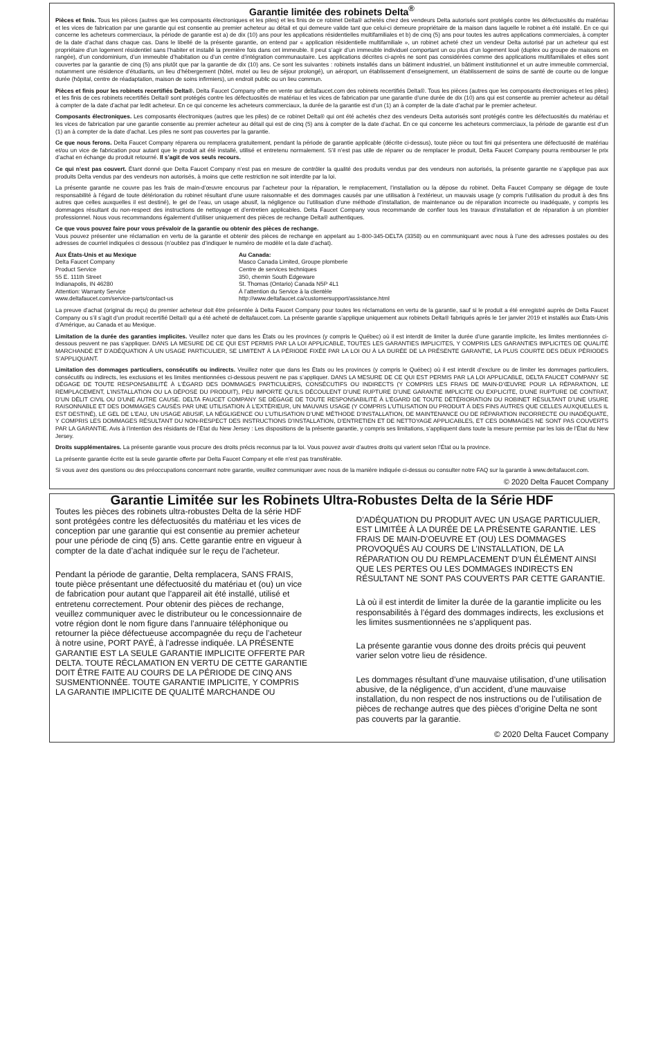Garantie limitée des robinets Delta<sup>®</sup>
Pièces et finis. Tous les pièces (autres que les composants électroniques et les piles) et les finis de ce robinet Delta® achetés chez des vendeurs Delta autorisés sont protégés contre les défectuosités du matériau et les vices de fabrication par une garantie qui est consentie au premier acheteur au détail et qui demeure valide tant que celui-ci demeure propriétaire de la maison dans laquelle le robinet a été installé. En ce qui concerne les acheteurs commerciaux, la période de garantie est a) de dix (10) ans pour les applications résidentielles multifamiliales et b) de cinq (5) ans pour toutes les autres applications commerciales, à compter de la date d’achat dans chaque cas. Dans le libellé de la présente garantie, on entend par « application résidentielle multifamiliale », un robinet acheté chez un vendeur Delta autorisé par un acheteur qui est propriétaire d’un logement résidentiel sans l’habiter et installé la première fois dans cet immeuble. Il peut s’agir d’un immeuble individuel comportant un ou plus d’un logement loué (duplex ou groupe de maisons en rangée), d’un condominium, d’un immeuble d’habitation ou d’un centre d’intégration communautaire. Les applications décrites ci-après ne sont pas considérées comme des applications multifamiliales et elles sont couvertes par la garantie de cinq (5) ans plutôt que par la garantie de dix (10) ans. Ce sont les suivantes : robinets installés dans un bâtiment industriel, un bâtiment institutionnel et un autre immeuble commercial, notamment une résidence d’étudiants, un lieu d’hébergement (hôtel, motel ou lieu de séjour prolongé), un aéroport, un établissement d’enseignement, un établissement de soins de santé de courte ou de longue durée (hôpital, centre de réadaptation, maison de soins infirmiers), un endroit public ou un lieu commun.
Pièces et finis pour les robinets recertifiés Delta®. Delta Faucet Company offre en vente sur deltafaucet.com des robinets recertifiés Delta®. Tous les pièces (autres que les composants électroniques et les piles) et les finis de ces robinets recertifiés Delta® sont protégés contre les défectuosités de matériau et les vices de fabrication par une garantie d’une durée de dix (10) ans qui est consentie au premier acheteur au détail à compter de la date d’achat par ledit acheteur. En ce qui concerne les acheteurs commerciaux, la durée de la garantie est d’un (1) an à compter de la date d’achat par le premier acheteur.
Composants électroniques. Les composants électroniques (autres que les piles) de ce robinet Delta® qui ont été achetés chez des vendeurs Delta autorisés sont protégés contre les défectuosités du matériau et les vices de fabrication par une garantie consentie au premier acheteur au détail qui est de cinq (5) ans à compter de la date d’achat. En ce qui concerne les acheteurs commerciaux, la période de garantie est d’un (1) an à compter de la date d’achat. Les piles ne sont pas couvertes par la garantie.
Ce que nous ferons. Delta Faucet Company réparera ou remplacera gratuitement, pendant la période de garantie applicable (décrite ci-dessus), toute pièce ou tout fini qui présentera une défectuosité de matériau et/ou un vice de fabrication pour autant que le produit ait été installé, utilisé et entretenu normalement. S’il n’est pas utile de réparer ou de remplacer le produit, Delta Faucet Company pourra rembourser le prix d’achat en échange du produit retourné. Il s’agit de vos seuls recours.
Ce qui n’est pas couvert. Étant donné que Delta Faucet Company n’est pas en mesure de contrôler la qualité des produits vendus par des vendeurs non autorisés, la présente garantie ne s’applique pas aux produits Delta vendus par des vendeurs non autorisés, à moins que cette restriction ne soit interdite par la loi.
La présente garantie ne couvre pas les frais de main-d’œuvre encourus par l’acheteur pour la réparation, le remplacement, l’installation ou la dépose du robinet. Delta Faucet Company se dégage de toute responsabilité à l’égard de toute détérioration du robinet résultant d’une usure raisonnable et des dommages causés par une utilisation à l’extérieur, un mauvais usage (y compris l’utilisation du produit à des fins autres que celles auxquelles il est destiné), le gel de l’eau, un usage abusif, la négligence ou l’utilisation d’une méthode d’installation, de maintenance ou de réparation incorrecte ou inadéquate, y compris les dommages résultant du non-respect des instructions de nettoyage et d’entretien applicables. Delta Faucet Company vous recommande de confier tous les travaux d’installation et de réparation à un plombier professionnel. Nous vous recommandons également d’utiliser uniquement des pièces de rechange Delta® authentiques.
Ce que vous pouvez faire pour vous prévaloir de la garantie ou obtenir des pièces de rechange.
Vous pouvez présenter une réclamation en vertu de la garantie et obtenir des pièces de rechange en appelant au 1-800-345-DELTA (3358) ou en communiquant avec nous à l’une des adresses postales ou des adresses de courriel indiquées ci dessous (n’oubliez pas d’indiquer le numéro de modèle et la date d’achat).
Aux États-Unis et au Mexique
Delta Faucet Company
Product Service
55 E. 111th Street
Indianapolis, IN 46280
Attention: Warranty Service
www.deltafaucet.com/service-parts/contact-us
Au Canada:
Masco Canada Limited, Groupe plomberie
Centre de services techniques
350, chemin South Edgeware
St. Thomas (Ontario) Canada N5P 4L1
À l’attention du Service à la clientèle
http://www.deltafaucet.ca/customersupport/assistance.html
La preuve d’achat (original du reçu) du premier acheteur doit être présentée à Delta Faucet Company pour toutes les réclamations en vertu de la garantie, sauf si le produit a été enregistré auprès de Delta Faucet Company ou s’il s’agit d’un produit recertifié Delta® qui a été acheté de deltafaucet.com. La présente garantie s’applique uniquement aux robinets Delta® fabriqués après le 1er janvier 2019 et installés aux États-Unis d’Amérique, au Canada et au Mexique.
Limitation de la durée des garanties implicites. Veuillez noter que dans les États ou les provinces (y compris le Québec) où il est interdit de limiter la durée d’une garantie implicite, les limites mentionnées ci-dessous peuvent ne pas s’appliquer. DANS LA MESURE DE CE QUI EST PERMIS PAR LA LOI APPLICABLE, TOUTES LES GARANTIES IMPLICITES, Y COMPRIS LES GARANTIES IMPLICITES DE QUALITÉ MARCHANDE ET D’ADÉQUATION À UN USAGE PARTICULIER, SE LIMITENT À LA PÉRIODE FIXÉE PAR LA LOI OU À LA DURÉE DE LA PRÉSENTE GARANTIE, LA PLUS COURTE DES DEUX PÉRIODES S’APPLIQUANT.
Limitation des dommages particuliers, consécutifs ou indirects. Veuillez noter que dans les États ou les provinces (y compris le Québec) où il est interdit d’exclure ou de limiter les dommages particuliers, consécutifs ou indirects, les exclusions et les limites mentionnées ci-dessous peuvent ne pas s’appliquer. DANS LA MESURE DE CE QUI EST PERMIS PAR LA LOI APPLICABLE, DELTA FAUCET COMPANY SE DÉGAGE DE TOUTE RESPONSABILITÉ À L’ÉGARD DES DOMMAGES PARTICULIERS, CONSÉCUTIFS OU INDIRECTS (Y COMPRIS LES FRAIS DE MAIN-D’ŒUVRE POUR LA RÉPARATION, LE REMPLACEMENT, L’INSTALLATION OU LA DÉPOSE DU PRODUIT), PEU IMPORTE QU’ILS DÉCOULENT D’UNE RUPTURE D’UNE GARANTIE IMPLICITE OU EXPLICITE, D’UNE RUPTURE DE CONTRAT, D’UN DÉLIT CIVIL OU D’UNE AUTRE CAUSE. DELTA FAUCET COMPANY SE DÉGAGE DE TOUTE RESPONSABILITÉ À L’ÉGARD DE TOUTE DÉTÉRIORATION DU ROBINET RÉSULTANT D’UNE USURE RAISONNABLE ET DES DOMMAGES CAUSÉS PAR UNE UTILISATION À L’EXTÉRIEUR, UN MAUVAIS USAGE (Y COMPRIS L’UTILISATION DU PRODUIT À DES FINS AUTRES QUE CELLES AUXQUELLES IL EST DESTINÉ), LE GEL DE L’EAU, UN USAGE ABUSIF, LA NÉGLIGENCE OU L’UTILISATION D’UNE MÉTHODE D’INSTALLATION, DE MAINTENANCE OU DE RÉPARATION INCORRECTE OU INADÉQUATE, Y COMPRIS LES DOMMAGES RÉSULTANT DU NON-RESPECT DES INSTRUCTIONS D’INSTALLATION, D’ENTRETIEN ET DE NETTOYAGE APPLICABLES, ET CES DOMMAGES NE SONT PAS COUVERTS PAR LA GARANTIE. Avis à l’intention des résidants de l’État du New Jersey : Les dispositions de la présente garantie, y compris ses limitations, s’appliquent dans toute la mesure permise par les lois de l’État du New Jersey.
Droits supplémentaires. La présente garantie vous procure des droits précis reconnus par la loi. Vous pouvez avoir d’autres droits qui varient selon l’État ou la province.
La présente garantie écrite est la seule garantie offerte par Delta Faucet Company et elle n’est pas transférable.
Si vous avez des questions ou des préoccupations concernant notre garantie, veuillez communiquer avec nous de la manière indiquée ci-dessus ou consulter notre FAQ sur la garantie à www.deltafaucet.com.
© 2020 Delta Faucet Company
Garantie Limitée sur les Robinets Ultra-Robustes Delta de la Série HDF
Toutes les pièces des robinets ultra-robustes Delta de la série HDF sont protégées contre les défectuosités du matériau et les vices de conception par une garantie qui est consentie au premier acheteur pour une période de cinq (5) ans. Cette garantie entre en vigueur à compter de la date d’achat indiquée sur le reçu de l’acheteur.
Pendant la période de garantie, Delta remplacera, SANS FRAIS, toute pièce présentant une défectuosité du matériau et (ou) un vice de fabrication pour autant que l’appareil ait été installé, utilisé et entretenu correctement. Pour obtenir des pièces de rechange, veuillez communiquer avec le distributeur ou le concessionnaire de votre région dont le nom figure dans l’annuaire téléphonique ou retourner la pièce défectueuse accompagnée du reçu de l’acheteur à notre usine, PORT PAYÉ, à l’adresse indiquée. LA PRÉSENTE GARANTIE EST LA SEULE GARANTIE IMPLICITE OFFERTE PAR DELTA. TOUTE RÉCLAMATION EN VERTU DE CETTE GARANTIE DOIT ÊTRE FAITE AU COURS DE LA PÉRIODE DE CINQ ANS SUSMENTIONNÉE. TOUTE GARANTIE IMPLICITE, Y COMPRIS LA GARANTIE IMPLICITE DE QUALITÉ MARCHANDE OU
D’ADÉQUATION DU PRODUIT AVEC UN USAGE PARTICULIER, EST LIMITÉE À LA DURÉE DE LA PRÉSENTE GARANTIE. LES FRAIS DE MAIN-D’OEUVRE ET (OU) LES DOMMAGES PROVOQUÉS AU COURS DE L’INSTALLATION, DE LA RÉPARATION OU DU REMPLACEMENT D’UN ÉLÉMENT AINSI QUE LES PERTES OU LES DOMMAGES INDIRECTS EN RÉSULTANT NE SONT PAS COUVERTS PAR CETTE GARANTIE.
Là où il est interdit de limiter la durée de la garantie implicite ou les responsabilités à l’égard des dommages indirects, les exclusions et les limites susmentionnées ne s’appliquent pas.
La présente garantie vous donne des droits précis qui peuvent varier selon votre lieu de résidence.
Les dommages résultant d’une mauvaise utilisation, d’une utilisation abusive, de la négligence, d’un accident, d’une mauvaise installation, du non respect de nos instructions ou de l’utilisation de pièces de rechange autres que des pièces d’origine Delta ne sont pas couverts par la garantie.
© 2020 Delta Faucet Company